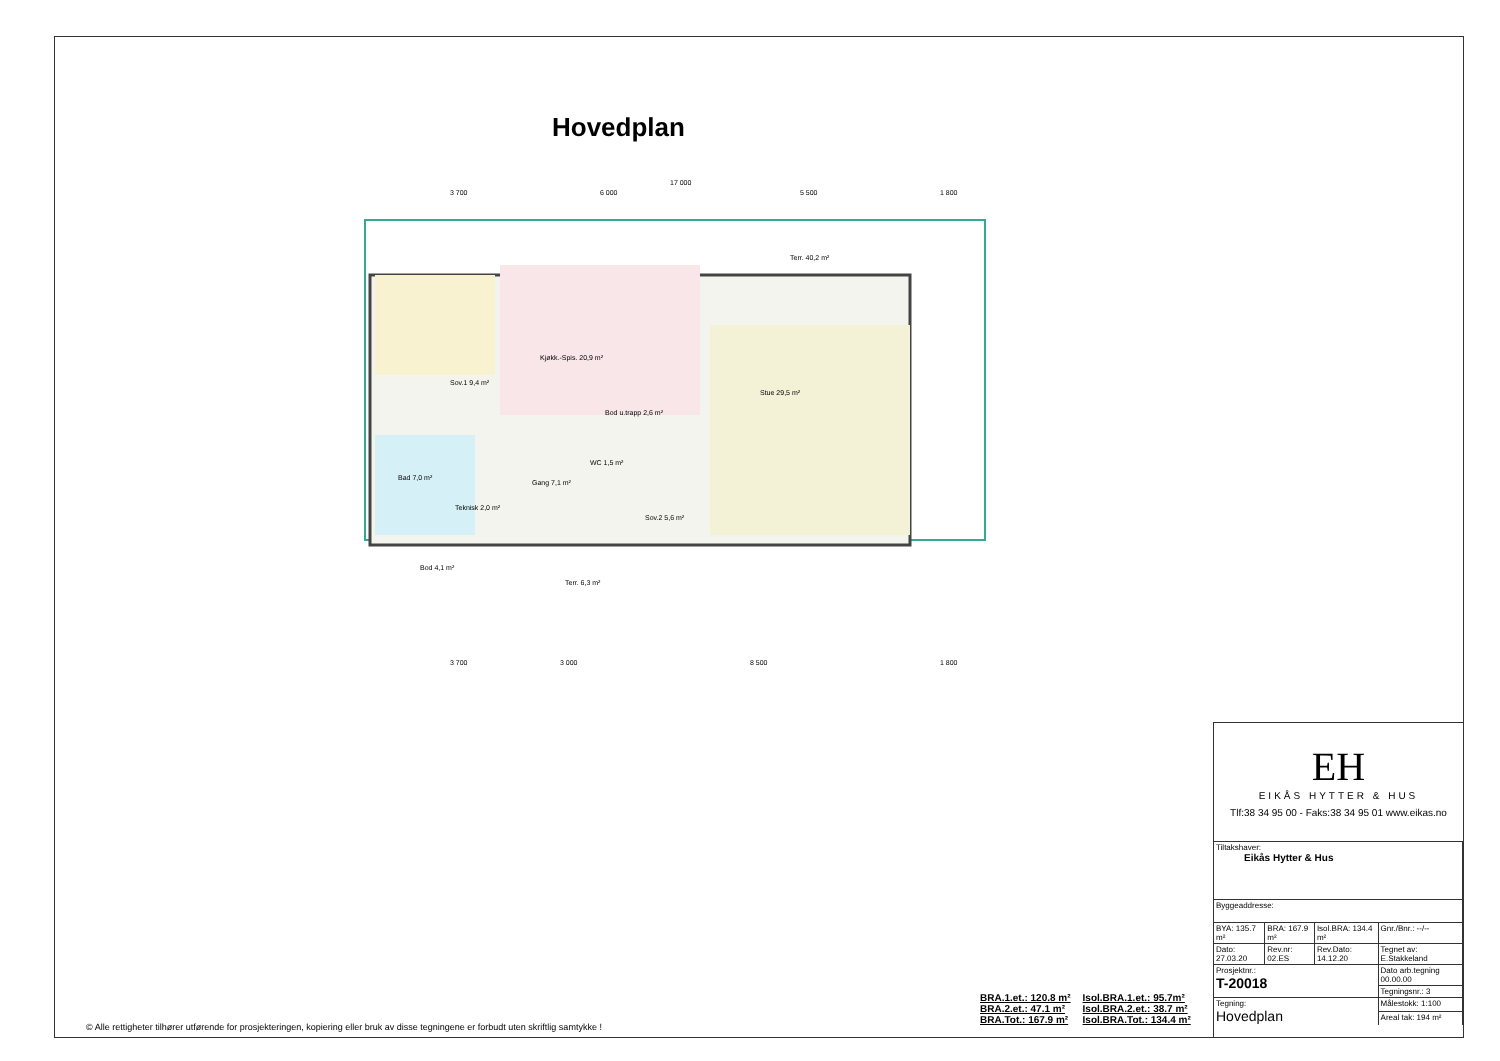Hovedplan
17 000
3 700
6 000
5 500
1 800
Terr. 40,2 m²
Kjøkk.-Spis. 20,9 m²
Sov.1 9,4 m²
Bod u.trapp 2,6 m²
Stue 29,5 m²
Bad 7,0 m²
Gang 7,1 m²
WC 1,5 m²
Teknisk 2,0 m²
Sov.2 5,6 m²
Bod 4,1 m²
Terr. 6,3 m²
3 700
3 000
8 500
1 800
EH
EIKÅS HYTTER & HUS
Tlf:38 34 95 00 - Faks:38 34 95 01 www.eikas.no
| Tiltakshaver: Eikås Hytter & Hus | | | |
| Byggeaddresse: | | | |
| BYA: 135.7 m² | BRA: 167.9 m² | Isol.BRA: 134.4 m² | Gnr./Bnr.: --/-- |
| Dato: 27.03.20 | Rev.nr: 02.ES | Rev.Dato: 14.12.20 | Tegnet av: E.Stakkeland |
| Prosjektnr.: T-20018 | | | Dato arb.tegning 00.00.00 |
| | | | Tegningsnr.: 3 |
| Tegning: Hovedplan | | | Målestokk: 1:100 |
| | | | Areal tak: 194 m² |
BRA.1.et.: 120.8 m²
BRA.2.et.: 47.1 m²
BRA.Tot.: 167.9 m²
Isol.BRA.1.et.: 95.7m²
Isol.BRA.2.et.: 38.7 m²
Isol.BRA.Tot.: 134.4 m²
© Alle rettigheter tilhører utførende for prosjekteringen, kopiering eller bruk av disse tegningene er forbudt uten skriftlig samtykke !